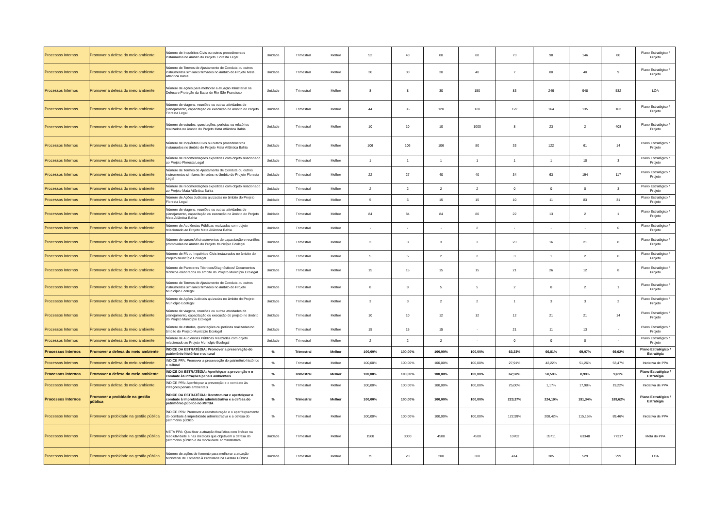| Processos Internos | Promover a defesa do meio ambiente | Número de Inquéritos Civis ou outros procedimentos instaurados no âmbito do Projeto Floresta Legal | Unidade | Trimestral | Melhor | 52 | 40 | 80 | 80 | 73 | 98 | 146 | 80 | Plano Estratégico / Projeto |
| Processos Internos | Promover a defesa do meio ambiente | Número de Termos de Ajustamento de Conduta ou outros instrumentos similares firmados no âmbito do Projeto Mata Atlântica Bahia | Unidade | Trimestral | Melhor | 30 | 30 | 30 | 40 | 7 | 80 | 40 | 9 | Plano Estratégico / Projeto |
| Processos Internos | Promover a defesa do meio ambiente | Número de ações para melhorar a atuação Ministerial na Defesa e Proteção da Bacia do Rio São Francisco | Unidade | Trimestral | Melhor | 8 | 8 | 30 | 150 | 83 | 246 | 948 | 532 | LOA |
| Processos Internos | Promover a defesa do meio ambiente | Número de viagens, reuniões ou outras atividades de planejamento, capacitação ou execução no âmbito do Projeto Floresta Legal | Unidade | Trimestral | Melhor | 44 | 36 | 120 | 120 | 122 | 164 | 135 | 163 | Plano Estratégico / Projeto |
| Processos Internos | Promover a defesa do meio ambiente | Número de estudos, quesitações, perícias ou relatórios realizados no âmbito do Projeto Mata Atlântica Bahia | Unidade | Trimestral | Melhor | 10 | 10 | 10 | 1000 | 8 | 23 | 2 | 408 | Plano Estratégico / Projeto |
| Processos Internos | Promover a defesa do meio ambiente | Número de Inquéritos Civis ou outros procedimentos instaurados no âmbito do Projeto Mata Atlântica Bahia | Unidade | Trimestral | Melhor | 106 | 106 | 106 | 80 | 33 | 122 | 61 | 14 | Plano Estratégico / Projeto |
| Processos Internos | Promover a defesa do meio ambiente | Número de recomendações expedidas com objeto relacionado ao Projeto Floresta Legal | Unidade | Trimestral | Melhor | 1 | 1 | 1 | 1 | 1 | 1 | 10 | 3 | Plano Estratégico / Projeto |
| Processos Internos | Promover a defesa do meio ambiente | Número de Termos de Ajustamento de Conduta ou outros instrumentos similares firmados no âmbito do Projeto Floresta Legal | Unidade | Trimestral | Melhor | 22 | 27 | 40 | 40 | 34 | 63 | 194 | 117 | Plano Estratégico / Projeto |
| Processos Internos | Promover a defesa do meio ambiente | Número de recomendações expedidas com objeto relacionado ao Projeto Mata Atlântica Bahia | Unidade | Trimestral | Melhor | 2 | 2 | 2 | 2 | 0 | 0 | 0 | 3 | Plano Estratégico / Projeto |
| Processos Internos | Promover a defesa do meio ambiente | Número de Ações Judiciais ajuizadas no âmbito do Projeto Floresta Legal | Unidade | Trimestral | Melhor | 5 | 6 | 15 | 15 | 10 | 11 | 83 | 31 | Plano Estratégico / Projeto |
| Processos Internos | Promover a defesa do meio ambiente | Número de viagens, reuniões ou outras atividades de planejamento, capacitação ou execução no âmbito do Projeto Mata Atlântica Bahia | Unidade | Trimestral | Melhor | 84 | 84 | 84 | 80 | 22 | 13 | 2 | 1 | Plano Estratégico / Projeto |
| Processos Internos | Promover a defesa do meio ambiente | Número de Audiências Públicas realizadas com objeto relacionado ao Projeto Mata Atlântica Bahia | Unidade | Trimestral | Melhor | - | - | - | 2 | - | - | - | 0 | Plano Estratégico / Projeto |
| Processos Internos | Promover a defesa do meio ambiente | Número de cursos/oficinas/eventos de capacitação e reuniões promovidas no âmbito do Projeto Município Ecolegal | Unidade | Trimestral | Melhor | 3 | 3 | 3 | 3 | 23 | 16 | 21 | 8 | Plano Estratégico / Projeto |
| Processos Internos | Promover a defesa do meio ambiente | Número de PA ou Inquéritos Civis instaurados no âmbito do Projeto Município Ecolegal | Unidade | Trimestral | Melhor | 5 | 5 | 2 | 2 | 3 | 1 | 2 | 0 | Plano Estratégico / Projeto |
| Processos Internos | Promover a defesa do meio ambiente | Número de Pareceres Técnicos/Diagnósticos/ Documentos técnicos elaborados no âmbito do Projeto Município Ecolegal | Unidade | Trimestral | Melhor | 15 | 15 | 15 | 15 | 21 | 26 | 12 | 8 | Plano Estratégico / Projeto |
| Processos Internos | Promover a defesa do meio ambiente | Número de Termos de Ajustamento de Conduta ou outros instrumentos similares firmados no âmbito do Projeto Município Ecolegal | Unidade | Trimestral | Melhor | 8 | 8 | 5 | 5 | 2 | 0 | 2 | 1 | Plano Estratégico / Projeto |
| Processos Internos | Promover a defesa do meio ambiente | Número de Ações Judiciais ajuizadas no âmbito do Projeto Município Ecolegal | Unidade | Trimestral | Melhor | 3 | 3 | 2 | 2 | 1 | 3 | 3 | 2 | Plano Estratégico / Projeto |
| Processos Internos | Promover a defesa do meio ambiente | Número de viagens, reuniões ou outras atividades de planejamento, capacitação ou execução do projeto no âmbito do Projeto Município Ecolegal | Unidade | Trimestral | Melhor | 10 | 10 | 12 | 12 | 12 | 21 | 21 | 14 | Plano Estratégico / Projeto |
| Processos Internos | Promover a defesa do meio ambiente | Número de estudos, quesitações ou perícias realizadas no âmbito do Projeto Município Ecolegal | Unidade | Trimestral | Melhor | 15 | 15 | 15 | - | 21 | 11 | 13 | - | Plano Estratégico / Projeto |
| Processos Internos | Promover a defesa do meio ambiente | Número de Audiências Públicas realizadas com objeto relacionado ao Projeto Município Ecolegal | Unidade | Trimestral | Melhor | 2 | 2 | 2 | - | 0 | 0 | 0 | - | Plano Estratégico / Projeto |
| Processos Internos | Promover a defesa do meio ambiente | ÍNDICE DA ESTRATÉGIA: Promover a preservação do patrimônio histórico e cultural | % | Trimestral | Melhor | 100,00% | 100,00% | 100,00% | 100,00% | 63,23% | 66,81% | 69,07% | 69,62% | Plano Estratégico / Estratégia |
| Processos Internos | Promover a defesa do meio ambiente | ÍNDICE PPA: Promover a preservação do patrimônio histórico e cultural | % | Trimestral | Melhor | 100,00% | 100,00% | 100,00% | 100,00% | 27,91% | 42,22% | 51,26% | 53,47% | Iniciativa de PPA |
| Processos Internos | Promover a defesa do meio ambiente | ÍNDICE DA ESTRATÉGIA: Aperfeiçoar a prevenção e o combate às infrações penais ambientais | % | Trimestral | Melhor | 100,00% | 100,00% | 100,00% | 100,00% | 62,50% | 50,59% | 8,99% | 9,61% | Plano Estratégico / Estratégia |
| Processos Internos | Promover a defesa do meio ambiente | ÍNDICE PPA: Aperfeiçoar a prevenção e o combate às infrações penais ambientais | % | Trimestral | Melhor | 100,00% | 100,00% | 100,00% | 100,00% | 25,00% | 1,17% | 17,98% | 19,22% | Iniciativa de PPA |
| Processos Internos | Promover a probidade na gestão pública | ÍNDICE DA ESTRATÉGIA: Reestruturar e aperfeiçoar o combate à improbidade administrativa e a defesa do patrimônio público no MP/BA | % | Trimestral | Melhor | 100,00% | 100,00% | 100,00% | 100,00% | 223,37% | 224,19% | 191,34% | 189,62% | Plano Estratégico / Estratégia |
| Processos Internos | Promover a probidade na gestão pública | ÍNDICE PPA: Promover a reestruturação e o aperfeiçoamento do combate à improbidade administrativa e a defesa do patrimônio público | % | Trimestral | Melhor | 100,00% | 100,00% | 100,00% | 100,00% | 122,99% | 208,42% | 115,16% | 89,46% | Iniciativa de PPA |
| Processos Internos | Promover a probidade na gestão pública | META PPA: Qualificar a atuação finalística com ênfase na resolutividade e nas medidas que objetivem a defesa do patrimônio público e da moralidade administrativa | Unidade | Trimestral | Melhor | 1500 | 3000 | 4500 | 4500 | 10702 | 35711 | 63348 | 77317 | Meta do PPA |
| Processos Internos | Promover a probidade na gestão pública | Número de ações de fomento para melhorar a atuação Ministerial de Fomento à Probidade na Gestão Pública | Unidade | Trimestral | Melhor | 75 | 20 | 200 | 300 | 414 | 385 | 529 | 299 | LOA |